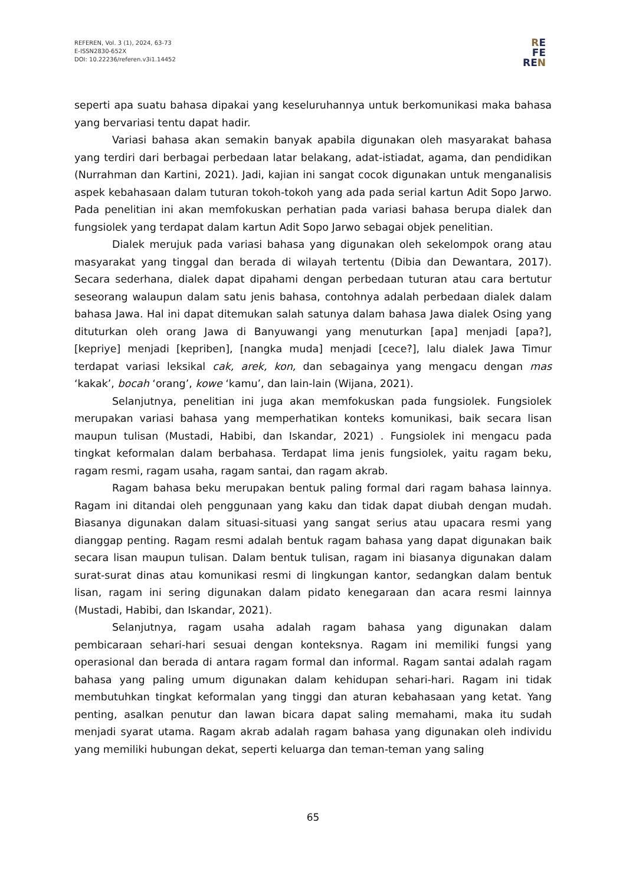REFEREN, Vol. 3 (1), 2024, 63-73
E-ISSN2830-652X
DOI: 10.22236/referen.v3i1.14452
RE
FE
REN
seperti apa suatu bahasa dipakai yang keseluruhannya untuk berkomunikasi maka bahasa yang bervariasi tentu dapat hadir.
Variasi bahasa akan semakin banyak apabila digunakan oleh masyarakat bahasa yang terdiri dari berbagai perbedaan latar belakang, adat-istiadat, agama, dan pendidikan (Nurrahman dan Kartini, 2021). Jadi, kajian ini sangat cocok digunakan untuk menganalisis aspek kebahasaan dalam tuturan tokoh-tokoh yang ada pada serial kartun Adit Sopo Jarwo. Pada penelitian ini akan memfokuskan perhatian pada variasi bahasa berupa dialek dan fungsiolek yang terdapat dalam kartun Adit Sopo Jarwo sebagai objek penelitian.
Dialek merujuk pada variasi bahasa yang digunakan oleh sekelompok orang atau masyarakat yang tinggal dan berada di wilayah tertentu (Dibia dan Dewantara, 2017). Secara sederhana, dialek dapat dipahami dengan perbedaan tuturan atau cara bertutur seseorang walaupun dalam satu jenis bahasa, contohnya adalah perbedaan dialek dalam bahasa Jawa. Hal ini dapat ditemukan salah satunya dalam bahasa Jawa dialek Osing yang dituturkan oleh orang Jawa di Banyuwangi yang menuturkan [apa] menjadi [apa?], [kepriye] menjadi [kepriben], [nangka muda] menjadi [cece?], lalu dialek Jawa Timur terdapat variasi leksikal cak, arek, kon, dan sebagainya yang mengacu dengan mas ‘kakak’, bocah ‘orang’, kowe ‘kamu’, dan lain-lain (Wijana, 2021).
Selanjutnya, penelitian ini juga akan memfokuskan pada fungsiolek. Fungsiolek merupakan variasi bahasa yang memperhatikan konteks komunikasi, baik secara lisan maupun tulisan (Mustadi, Habibi, dan Iskandar, 2021) . Fungsiolek ini mengacu pada tingkat keformalan dalam berbahasa. Terdapat lima jenis fungsiolek, yaitu ragam beku, ragam resmi, ragam usaha, ragam santai, dan ragam akrab.
Ragam bahasa beku merupakan bentuk paling formal dari ragam bahasa lainnya. Ragam ini ditandai oleh penggunaan yang kaku dan tidak dapat diubah dengan mudah. Biasanya digunakan dalam situasi-situasi yang sangat serius atau upacara resmi yang dianggap penting. Ragam resmi adalah bentuk ragam bahasa yang dapat digunakan baik secara lisan maupun tulisan. Dalam bentuk tulisan, ragam ini biasanya digunakan dalam surat-surat dinas atau komunikasi resmi di lingkungan kantor, sedangkan dalam bentuk lisan, ragam ini sering digunakan dalam pidato kenegaraan dan acara resmi lainnya (Mustadi, Habibi, dan Iskandar, 2021).
Selanjutnya, ragam usaha adalah ragam bahasa yang digunakan dalam pembicaraan sehari-hari sesuai dengan konteksnya. Ragam ini memiliki fungsi yang operasional dan berada di antara ragam formal dan informal. Ragam santai adalah ragam bahasa yang paling umum digunakan dalam kehidupan sehari-hari. Ragam ini tidak membutuhkan tingkat keformalan yang tinggi dan aturan kebahasaan yang ketat. Yang penting, asalkan penutur dan lawan bicara dapat saling memahami, maka itu sudah menjadi syarat utama. Ragam akrab adalah ragam bahasa yang digunakan oleh individu yang memiliki hubungan dekat, seperti keluarga dan teman-teman yang saling
65